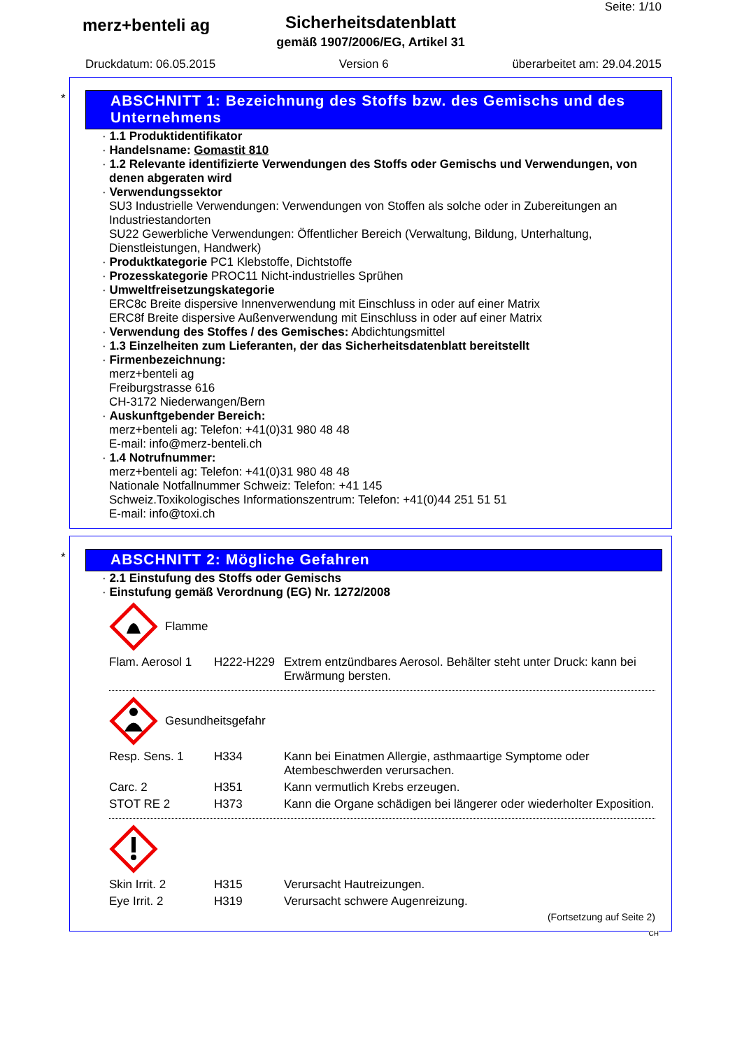merz+benteli ag
Sicherheitsdatenblatt
gemäß 1907/2006/EG, Artikel 31
Seite: 1/10
Druckdatum: 06.05.2015 Version 6 überarbeitet am: 29.04.2015
*
ABSCHNITT 1: Bezeichnung des Stoffs bzw. des Gemischs und des Unternehmens
· 1.1 Produktidentifikator
· Handelsname: Gomastit 810
· 1.2 Relevante identifizierte Verwendungen des Stoffs oder Gemischs und Verwendungen, von denen abgeraten wird
· Verwendungssektor
SU3 Industrielle Verwendungen: Verwendungen von Stoffen als solche oder in Zubereitungen an Industriestandorten
SU22 Gewerbliche Verwendungen: Öffentlicher Bereich (Verwaltung, Bildung, Unterhaltung, Dienstleistungen, Handwerk)
· Produktkategorie PC1 Klebstoffe, Dichtstoffe
· Prozesskategorie PROC11 Nicht-industrielles Sprühen
· Umweltfreisetzungskategorie
ERC8c Breite dispersive Innenverwendung mit Einschluss in oder auf einer Matrix
ERC8f Breite dispersive Außenverwendung mit Einschluss in oder auf einer Matrix
· Verwendung des Stoffes / des Gemisches: Abdichtungsmittel
· 1.3 Einzelheiten zum Lieferanten, der das Sicherheitsdatenblatt bereitstellt
· Firmenbezeichnung:
merz+benteli ag
Freiburgstrasse 616
CH-3172 Niederwangen/Bern
· Auskunftgebender Bereich:
merz+benteli ag: Telefon: +41(0)31 980 48 48
E-mail: info@merz-benteli.ch
· 1.4 Notrufnummer:
merz+benteli ag: Telefon: +41(0)31 980 48 48
Nationale Notfallnummer Schweiz: Telefon: +41 145
Schweiz.Toxikologisches Informationszentrum: Telefon: +41(0)44 251 51 51
E-mail: info@toxi.ch
*
ABSCHNITT 2: Mögliche Gefahren
· 2.1 Einstufung des Stoffs oder Gemischs
· Einstufung gemäß Verordnung (EG) Nr. 1272/2008
Flamme
| Flam. Aerosol 1 | H222-H229 | Extrem entzündbares Aerosol. Behälter steht unter Druck: kann bei Erwärmung bersten. |
Gesundheitsgefahr
| Resp. Sens. 1 | H334 | Kann bei Einatmen Allergie, asthmaartige Symptome oder Atembeschwerden verursachen. |
| Carc. 2 | H351 | Kann vermutlich Krebs erzeugen. |
| STOT RE 2 | H373 | Kann die Organe schädigen bei längerer oder wiederholter Exposition. |
| Skin Irrit. 2 | H315 | Verursacht Hautreizungen. |
| Eye Irrit. 2 | H319 | Verursacht schwere Augenreizung. |
(Fortsetzung auf Seite 2)
CH